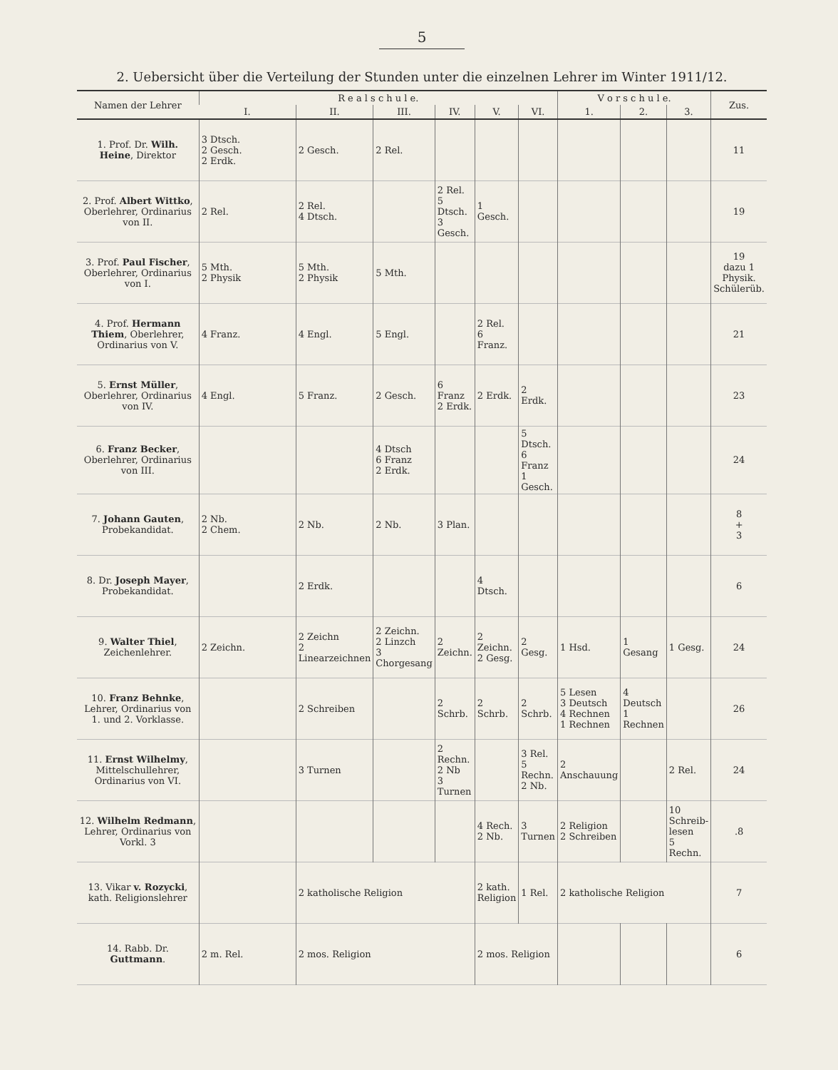5
2. Uebersicht über die Verteilung der Stunden unter die einzelnen Lehrer im Winter 1911/12.
| Namen der Lehrer | R e a l s c h u l e. | | | | | | V o r s c h u l e. | | | Zus. |
| --- | --- | --- | --- | --- | --- | --- | --- | --- | --- | --- |
| | I. | II. | III. | IV. | V. | VI. | 1. | 2. | 3. | |
| 1. Prof. Dr. Wilh. Heine , Direktor | 3 Dtsch. 2 Gesch. 2 Erdk. | 2 Gesch. | 2 Rel. | | | | | | | 11 |
| 2. Prof. Albert Wittko , Oberlehrer, Ordinarius von II. | 2 Rel. | 2 Rel. 4 Dtsch. | | 2 Rel. 5 Dtsch. 3 Gesch. | 1 Gesch. | | | | | 19 |
| 3. Prof. Paul Fischer , Oberlehrer, Ordinarius von I. | 5 Mth. 2 Physik | 5 Mth. 2 Physik | 5 Mth. | | | | | | | 19 dazu 1 Physik. Schülerüb. |
| 4. Prof. Hermann Thiem , Oberlehrer, Ordinarius von V. | 4 Franz. | 4 Engl. | 5 Engl. | | 2 Rel. 6 Franz. | | | | | 21 |
| 5. Ernst Müller , Oberlehrer, Ordinarius von IV. | 4 Engl. | 5 Franz. | 2 Gesch. | 6 Franz 2 Erdk. | 2 Erdk. | 2 Erdk. | | | | 23 |
| 6. Franz Becker , Oberlehrer, Ordinarius von III. | | | 4 Dtsch 6 Franz 2 Erdk. | | | 5 Dtsch. 6 Franz 1 Gesch. | | | | 24 |
| 7. Johann Gauten , Probekandidat. | 2 Nb. 2 Chem. | 2 Nb. | 2 Nb. | 3 Plan. | | | | | | 8 + 3 |
| 8. Dr. Joseph Mayer , Probekandidat. | | 2 Erdk. | | | 4 Dtsch. | | | | | 6 |
| 9. Walter Thiel , Zeichenlehrer. | 2 Zeichn. | 2 Zeichn 2 Linearzeichnen | 2 Zeichn. 2 Linzch 3 Chorgesang | 2 Zeichn. | 2 Zeichn. 2 Gesg. | 2 Gesg. | 1 Hsd. | 1 Gesang | 1 Gesg. | 24 |
| 10. Franz Behnke , Lehrer, Ordinarius von 1. und 2. Vorklasse. | | 2 Schreiben | | 2 Schrb. | 2 Schrb. | 2 Schrb. | 5 Lesen 3 Deutsch 4 Rechnen 1 Rechnen | 4 Deutsch 1 Rechnen | | 26 |
| 11. Ernst Wilhelmy , Mittelschullehrer, Ordinarius von VI. | | 3 Turnen | | 2 Rechn. 2 Nb 3 Turnen | | 3 Rel. 5 Rechn. 2 Nb. | 2 Anschauung | | 2 Rel. | 24 |
| 12. Wilhelm Redmann , Lehrer, Ordinarius von Vorkl. 3 | | | | | 4 Rech. 2 Nb. | 3 Turnen | 2 Religion 2 Schreiben | | 10 Schreib-lesen 5 Rechn. | .8 |
| 13. Vikar v. Rozycki , kath. Religionslehrer | | 2 katholische Religion | | | 2 kath. Religion | 1 Rel. | 2 katholische Religion | | | 7 |
| 14. Rabb. Dr. Guttmann . | 2 m. Rel. | 2 mos. Religion | | | 2 mos. Religion | | | | | 6 |